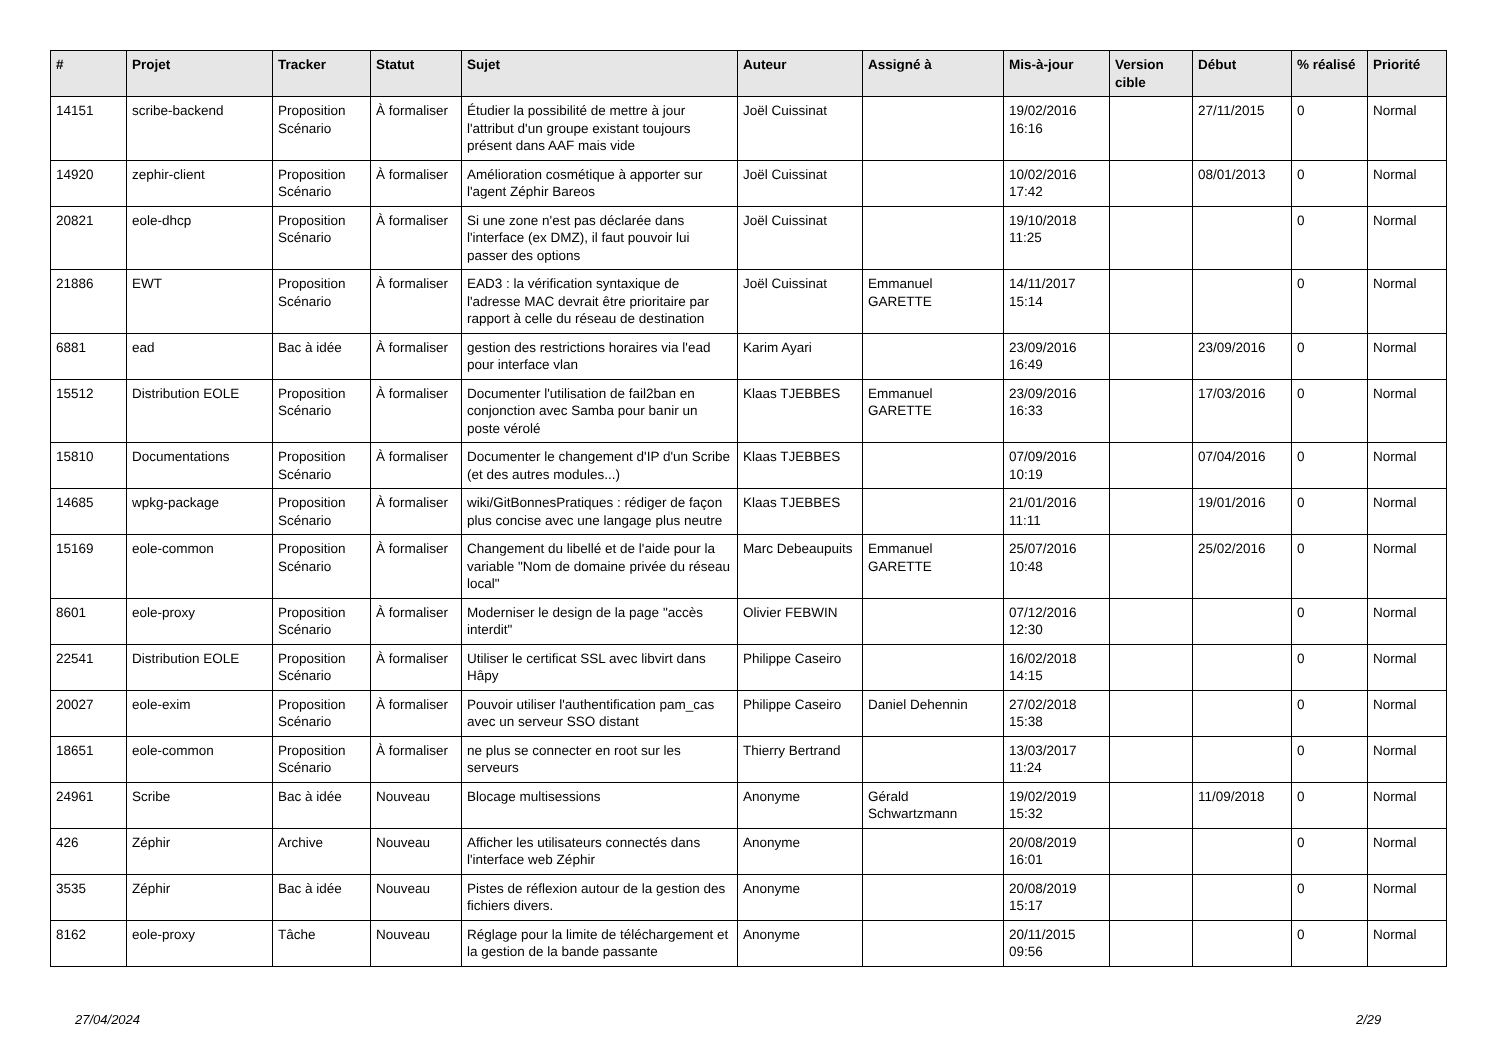| # | Projet | Tracker | Statut | Sujet | Auteur | Assigné à | Mis-à-jour | Version cible | Début | % réalisé | Priorité |
| --- | --- | --- | --- | --- | --- | --- | --- | --- | --- | --- | --- |
| 14151 | scribe-backend | Proposition Scénario | À formaliser | Étudier la possibilité de mettre à jour l'attribut d'un groupe existant toujours présent dans AAF mais vide | Joël Cuissinat | | 19/02/2016 16:16 | | 27/11/2015 | 0 | Normal |
| 14920 | zephir-client | Proposition Scénario | À formaliser | Amélioration cosmétique à apporter sur l'agent Zéphir Bareos | Joël Cuissinat | | 10/02/2016 17:42 | | 08/01/2013 | 0 | Normal |
| 20821 | eole-dhcp | Proposition Scénario | À formaliser | Si une zone n'est pas déclarée dans l'interface (ex DMZ), il faut pouvoir lui passer des options | Joël Cuissinat | | 19/10/2018 11:25 | | | 0 | Normal |
| 21886 | EWT | Proposition Scénario | À formaliser | EAD3 : la vérification syntaxique de l'adresse MAC devrait être prioritaire par rapport à celle du réseau de destination | Joël Cuissinat | Emmanuel GARETTE | 14/11/2017 15:14 | | | 0 | Normal |
| 6881 | ead | Bac à idée | À formaliser | gestion des restrictions horaires via l'ead pour interface vlan | Karim Ayari | | 23/09/2016 16:49 | | 23/09/2016 | 0 | Normal |
| 15512 | Distribution EOLE | Proposition Scénario | À formaliser | Documenter l'utilisation de fail2ban en conjonction avec Samba pour banir un poste vérolé | Klaas TJEBBES | Emmanuel GARETTE | 23/09/2016 16:33 | | 17/03/2016 | 0 | Normal |
| 15810 | Documentations | Proposition Scénario | À formaliser | Documenter le changement d'IP d'un Scribe (et des autres modules...) | Klaas TJEBBES | | 07/09/2016 10:19 | | 07/04/2016 | 0 | Normal |
| 14685 | wpkg-package | Proposition Scénario | À formaliser | wiki/GitBonnesPratiques : rédiger de façon plus concise avec une langage plus neutre | Klaas TJEBBES | | 21/01/2016 11:11 | | 19/01/2016 | 0 | Normal |
| 15169 | eole-common | Proposition Scénario | À formaliser | Changement du libellé et de l'aide pour la variable "Nom de domaine privée du réseau local" | Marc Debeaupuits | Emmanuel GARETTE | 25/07/2016 10:48 | | 25/02/2016 | 0 | Normal |
| 8601 | eole-proxy | Proposition Scénario | À formaliser | Moderniser le design de la page "accès interdit" | Olivier FEBWIN | | 07/12/2016 12:30 | | | 0 | Normal |
| 22541 | Distribution EOLE | Proposition Scénario | À formaliser | Utiliser le certificat SSL avec libvirt dans Hâpy | Philippe Caseiro | | 16/02/2018 14:15 | | | 0 | Normal |
| 20027 | eole-exim | Proposition Scénario | À formaliser | Pouvoir utiliser l'authentification pam_cas avec un serveur SSO distant | Philippe Caseiro | Daniel Dehennin | 27/02/2018 15:38 | | | 0 | Normal |
| 18651 | eole-common | Proposition Scénario | À formaliser | ne plus se connecter en root sur les serveurs | Thierry Bertrand | | 13/03/2017 11:24 | | | 0 | Normal |
| 24961 | Scribe | Bac à idée | Nouveau | Blocage multisessions | Anonyme | Gérald Schwartzmann | 19/02/2019 15:32 | | 11/09/2018 | 0 | Normal |
| 426 | Zéphir | Archive | Nouveau | Afficher les utilisateurs connectés dans l'interface web Zéphir | Anonyme | | 20/08/2019 16:01 | | | 0 | Normal |
| 3535 | Zéphir | Bac à idée | Nouveau | Pistes de réflexion autour de la gestion des fichiers divers. | Anonyme | | 20/08/2019 15:17 | | | 0 | Normal |
| 8162 | eole-proxy | Tâche | Nouveau | Réglage pour la limite de téléchargement et la gestion de la bande passante | Anonyme | | 20/11/2015 09:56 | | | 0 | Normal |
27/04/2024 2/29